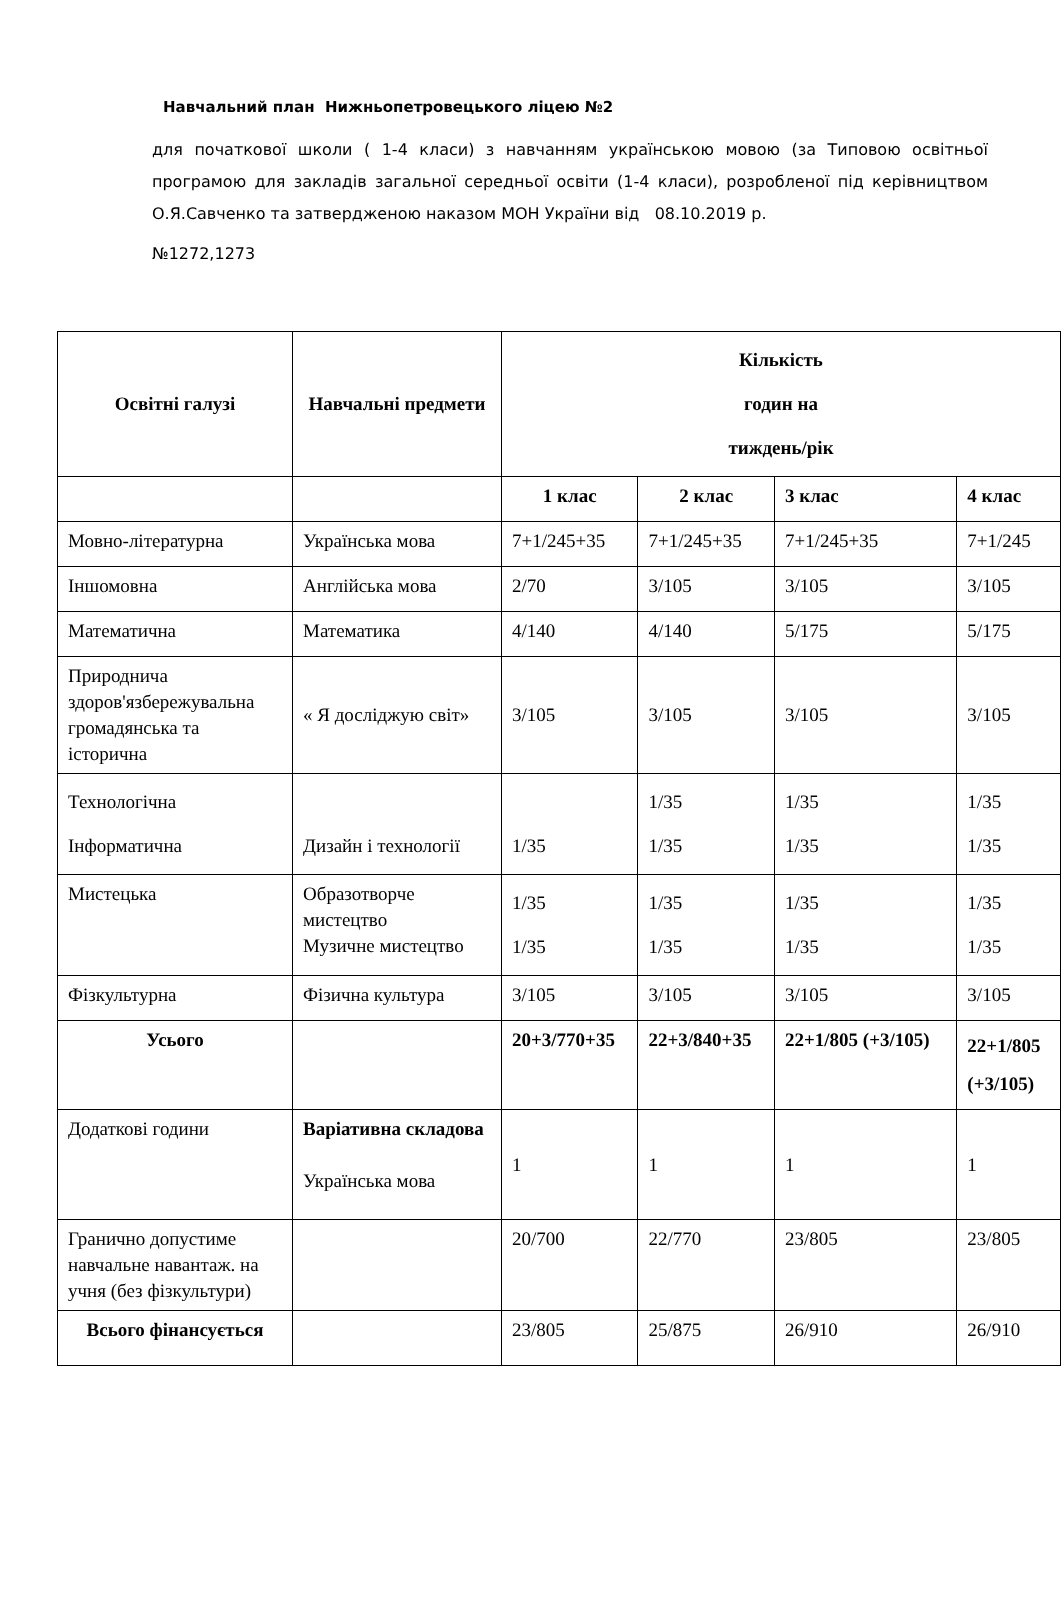Навчальний план Нижньопетровецького ліцею №2
для початкової школи ( 1-4 класи) з навчанням українською мовою (за Типовою освітньої програмою для закладів загальної середньої освіти (1-4 класи), розробленої під керівництвом О.Я.Савченко та затвердженою наказом МОН України від 08.10.2019 р.
№1272,1273
| Освітні галузі | Навчальні предмети | Кількість годин на тиждень/рік | | | |
| --- | --- | --- | --- | --- | --- |
| | | 1 клас | 2 клас | 3 клас | 4 клас |
| Мовно-літературна | Українська мова | 7+1/245+35 | 7+1/245+35 | 7+1/245+35 | 7+1/245 |
| Іншомовна | Англійська мова | 2/70 | 3/105 | 3/105 | 3/105 |
| Математична | Математика | 4/140 | 4/140 | 5/175 | 5/175 |
| Природнича здоров'язбережувальна громадянська та історична | « Я досліджую світ» | 3/105 | 3/105 | 3/105 | 3/105 |
| Технологічна Інформатична | Дизайн і технології | 1/35 | 1/35 1/35 | 1/35 1/35 | 1/35 1/35 |
| Мистецька | Образотворче мистецтво Музичне мистецтво | 1/35 1/35 | 1/35 1/35 | 1/35 1/35 | 1/35 1/35 |
| Фізкультурна | Фізична культура | 3/105 | 3/105 | 3/105 | 3/105 |
| Усього | | 20+3/770+35 | 22+3/840+35 | 22+1/805 (+3/105) | 22+1/805 (+3/105) |
| Додаткові години | Варіативна складова Українська мова | 1 | 1 | 1 | 1 |
| Гранично допустиме навчальне навантаж. на учня (без фізкультури) | | 20/700 | 22/770 | 23/805 | 23/805 |
| Всього фінансується | | 23/805 | 25/875 | 26/910 | 26/910 |